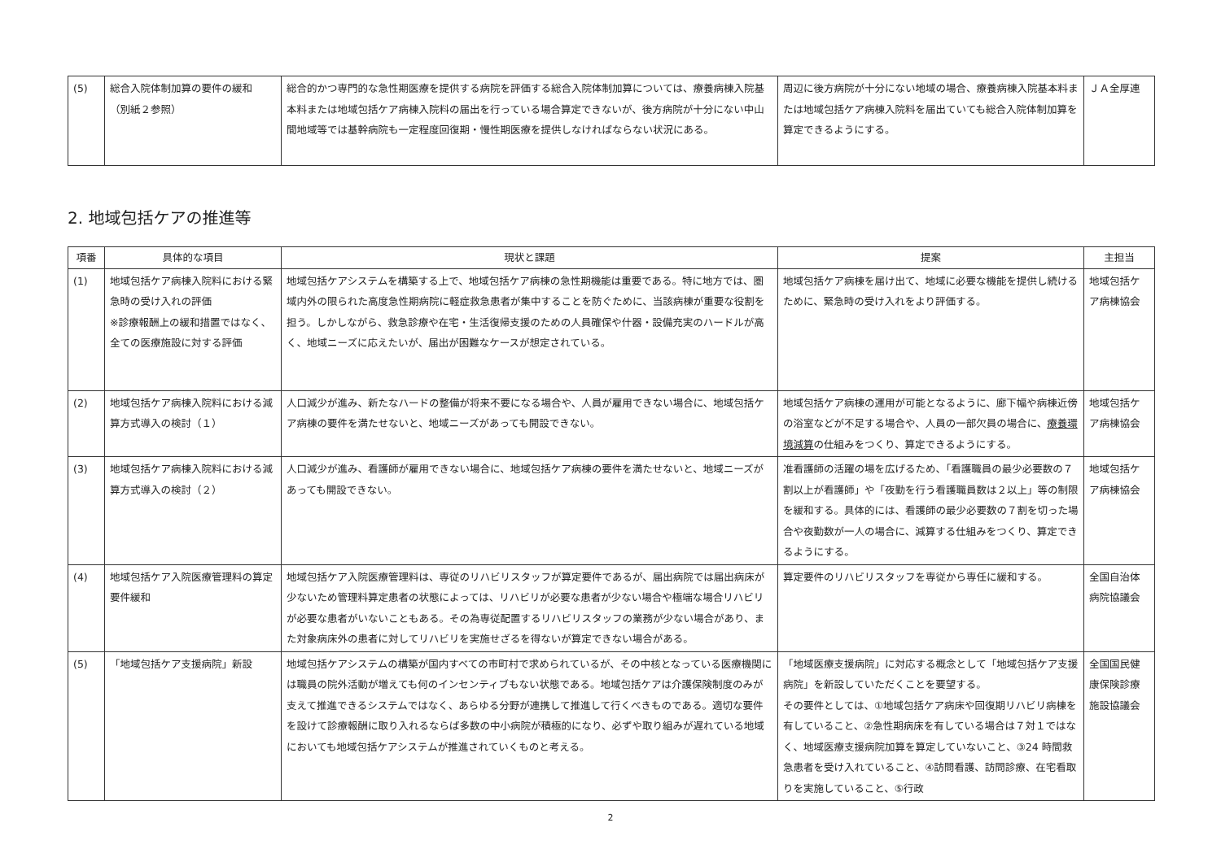| (5) | 総合入院体制加算の要件の緩和 （別紙２参照） | 総合的かつ専門的な急性期医療を提供する病院を評価する総合入院体制加算については、療養病棟入院基本料または地域包括ケア病棟入院料の届出を行っている場合算定できないが、後方病院が十分にない中山間地域等では基幹病院も一定程度回復期・慢性期医療を提供しなければならない状況にある。 | 周辺に後方病院が十分にない地域の場合、療養病棟入院基本料または地域包括ケア病棟入院料を届出ていても総合入院体制加算を算定できるようにする。 | ＪＡ全厚連 |
2. 地域包括ケアの推進等
| 項番 | 具体的な項目 | 現状と課題 | 提案 | 主担当 |
| --- | --- | --- | --- | --- |
| (1) | 地域包括ケア病棟入院料における緊急時の受け入れの評価 ※診療報酬上の緩和措置ではなく、全ての医療施設に対する評価 | 地域包括ケアシステムを構築する上で、地域包括ケア病棟の急性期機能は重要である。特に地方では、圏域内外の限られた高度急性期病院に軽症救急患者が集中することを防ぐために、当該病棟が重要な役割を担う。しかしながら、救急診療や在宅・生活復帰支援のための人員確保や什器・設備充実のハードルが高く、地域ニーズに応えたいが、届出が困難なケースが想定されている。 | 地域包括ケア病棟を届け出て、地域に必要な機能を提供し続けるために、緊急時の受け入れをより評価する。 | 地域包括ケア病棟協会 |
| (2) | 地域包括ケア病棟入院料における減算方式導入の検討（１） | 人口減少が進み、新たなハードの整備が将来不要になる場合や、人員が雇用できない場合に、地域包括ケア病棟の要件を満たせないと、地域ニーズがあっても開設できない。 | 地域包括ケア病棟の運用が可能となるように、廊下幅や病棟近傍の浴室などが不足する場合や、人員の一部欠員の場合に、 療養環境減算 の仕組みをつくり、算定できるようにする。 | 地域包括ケア病棟協会 |
| (3) | 地域包括ケア病棟入院料における減算方式導入の検討（２） | 人口減少が進み、看護師が雇用できない場合に、地域包括ケア病棟の要件を満たせないと、地域ニーズがあっても開設できない。 | 准看護師の活躍の場を広げるため、「看護職員の最少必要数の７割以上が看護師」や「夜勤を行う看護職員数は２以上」等の制限を緩和する。具体的には、看護師の最少必要数の７割を切った場合や夜勤数が一人の場合に、減算する仕組みをつくり、算定できるようにする。 | 地域包括ケア病棟協会 |
| (4) | 地域包括ケア入院医療管理料の算定要件緩和 | 地域包括ケア入院医療管理料は、専従のリハビリスタッフが算定要件であるが、届出病院では届出病床が少ないため管理料算定患者の状態によっては、リハビリが必要な患者が少ない場合や極端な場合リハビリが必要な患者がいないこともある。その為専従配置するリハビリスタッフの業務が少ない場合があり、また対象病床外の患者に対してリハビリを実施せざるを得ないが算定できない場合がある。 | 算定要件のリハビリスタッフを専従から専任に緩和する。 | 全国自治体病院協議会 |
| (5) | 「地域包括ケア支援病院」新設 | 地域包括ケアシステムの構築が国内すべての市町村で求められているが、その中核となっている医療機関には職員の院外活動が増えても何のインセンティブもない状態である。地域包括ケアは介護保険制度のみが支えて推進できるシステムではなく、あらゆる分野が連携して推進して行くべきものである。適切な要件を設けて診療報酬に取り入れるならば多数の中小病院が積極的になり、必ずや取り組みが遅れている地域においても地域包括ケアシステムが推進されていくものと考える。 | 「地域医療支援病院」に対応する概念として「地域包括ケア支援病院」を新設していただくことを要望する。 その要件としては、①地域包括ケア病床や回復期リハビリ病棟を有していること、②急性期病床を有している場合は７対１ではなく、地域医療支援病院加算を算定していないこと、③24 時間救急患者を受け入れていること、④訪問看護、訪問診療、在宅看取りを実施していること、⑤行政 | 全国国民健康保険診療施設協議会 |
2